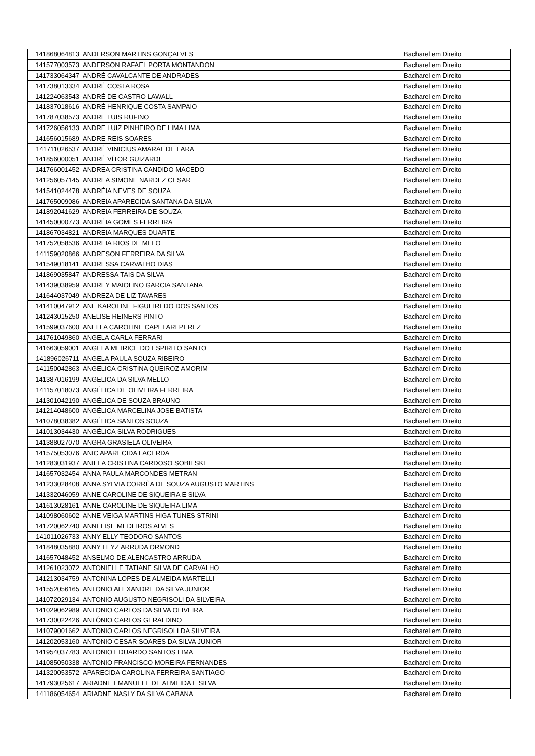| 141868064813 | ANDERSON MARTINS GONÇALVES | Bacharel em Direito |
| 141577003573 | ANDERSON RAFAEL PORTA MONTANDON | Bacharel em Direito |
| 141733064347 | ANDRÉ CAVALCANTE DE ANDRADES | Bacharel em Direito |
| 141738013334 | ANDRÉ COSTA ROSA | Bacharel em Direito |
| 141224063543 | ANDRÉ DE CASTRO LAWALL | Bacharel em Direito |
| 141837018616 | ANDRÉ HENRIQUE COSTA SAMPAIO | Bacharel em Direito |
| 141787038573 | ANDRE LUIS RUFINO | Bacharel em Direito |
| 141726056133 | ANDRE LUIZ PINHEIRO DE LIMA LIMA | Bacharel em Direito |
| 141656015689 | ANDRE REIS SOARES | Bacharel em Direito |
| 141711026537 | ANDRÉ VINICIUS AMARAL DE LARA | Bacharel em Direito |
| 141856000051 | ANDRÉ VÍTOR GUIZARDI | Bacharel em Direito |
| 141766001452 | ANDREA CRISTINA CANDIDO MACEDO | Bacharel em Direito |
| 141256057145 | ANDREA SIMONE NARDEZ CESAR | Bacharel em Direito |
| 141541024478 | ANDRÉIA NEVES DE SOUZA | Bacharel em Direito |
| 141765009086 | ANDREIA APARECIDA SANTANA DA SILVA | Bacharel em Direito |
| 141892041629 | ANDREIA FERREIRA DE SOUZA | Bacharel em Direito |
| 141450000773 | ANDRÉIA GOMES FERREIRA | Bacharel em Direito |
| 141867034821 | ANDREIA MARQUES DUARTE | Bacharel em Direito |
| 141752058536 | ANDREIA RIOS DE MELO | Bacharel em Direito |
| 141159020866 | ANDRESON FERREIRA DA SILVA | Bacharel em Direito |
| 141549018141 | ANDRESSA CARVALHO DIAS | Bacharel em Direito |
| 141869035847 | ANDRESSA TAIS DA SILVA | Bacharel em Direito |
| 141439038959 | ANDREY MAIOLINO GARCIA SANTANA | Bacharel em Direito |
| 141644037049 | ANDREZA DE LIZ TAVARES | Bacharel em Direito |
| 141410047912 | ANE KAROLINE FIGUEIREDO DOS SANTOS | Bacharel em Direito |
| 141243015250 | ANELISE REINERS PINTO | Bacharel em Direito |
| 141599037600 | ANELLA CAROLINE CAPELARI PEREZ | Bacharel em Direito |
| 141761049860 | ANGELA CARLA FERRARI | Bacharel em Direito |
| 141663059001 | ANGELA MEIRICE DO ESPIRITO SANTO | Bacharel em Direito |
| 141896026711 | ANGELA PAULA SOUZA RIBEIRO | Bacharel em Direito |
| 141150042863 | ANGELICA CRISTINA QUEIROZ AMORIM | Bacharel em Direito |
| 141387016199 | ANGELICA DA SILVA MELLO | Bacharel em Direito |
| 141157018073 | ANGÉLICA DE OLIVEIRA FERREIRA | Bacharel em Direito |
| 141301042190 | ANGÉLICA DE SOUZA BRAUNO | Bacharel em Direito |
| 141214048600 | ANGÉLICA MARCELINA JOSE BATISTA | Bacharel em Direito |
| 141078038382 | ANGÉLICA SANTOS SOUZA | Bacharel em Direito |
| 141013034430 | ANGÉLICA SILVA RODRIGUES | Bacharel em Direito |
| 141388027070 | ANGRA GRASIELA OLIVEIRA | Bacharel em Direito |
| 141575053076 | ANIC APARECIDA LACERDA | Bacharel em Direito |
| 141283031937 | ANIELA CRISTINA CARDOSO SOBIESKI | Bacharel em Direito |
| 141657032454 | ANNA PAULA MARCONDES METRAN | Bacharel em Direito |
| 141233028408 | ANNA SYLVIA CORRÊA DE SOUZA AUGUSTO MARTINS | Bacharel em Direito |
| 141332046059 | ANNE CAROLINE DE SIQUEIRA E SILVA | Bacharel em Direito |
| 141613028161 | ANNE CAROLINE DE SIQUEIRA LIMA | Bacharel em Direito |
| 141098060602 | ANNE VEIGA MARTINS HIGA TUNES STRINI | Bacharel em Direito |
| 141720062740 | ANNELISE MEDEIROS ALVES | Bacharel em Direito |
| 141011026733 | ANNY ELLY TEODORO SANTOS | Bacharel em Direito |
| 141848035880 | ANNY LEYZ ARRUDA ORMOND | Bacharel em Direito |
| 141657048452 | ANSELMO DE ALENCASTRO ARRUDA | Bacharel em Direito |
| 141261023072 | ANTONIELLE TATIANE SILVA DE CARVALHO | Bacharel em Direito |
| 141213034759 | ANTONINA LOPES DE ALMEIDA MARTELLI | Bacharel em Direito |
| 141552056165 | ANTONIO ALEXANDRE DA SILVA JUNIOR | Bacharel em Direito |
| 141072029134 | ANTONIO AUGUSTO NEGRISOLI DA SILVEIRA | Bacharel em Direito |
| 141029062989 | ANTONIO CARLOS DA SILVA OLIVEIRA | Bacharel em Direito |
| 141730022426 | ANTÔNIO CARLOS GERALDINO | Bacharel em Direito |
| 141079001662 | ANTONIO CARLOS NEGRISOLI DA SILVEIRA | Bacharel em Direito |
| 141202053160 | ANTONIO CESAR SOARES DA SILVA JUNIOR | Bacharel em Direito |
| 141954037783 | ANTONIO EDUARDO SANTOS LIMA | Bacharel em Direito |
| 141085050338 | ANTONIO FRANCISCO MOREIRA FERNANDES | Bacharel em Direito |
| 141320053572 | APARECIDA CAROLINA FERREIRA SANTIAGO | Bacharel em Direito |
| 141793025617 | ARIADNE EMANUELE DE ALMEIDA E SILVA | Bacharel em Direito |
| 141186054654 | ARIADNE NASLY DA SILVA CABANA | Bacharel em Direito |